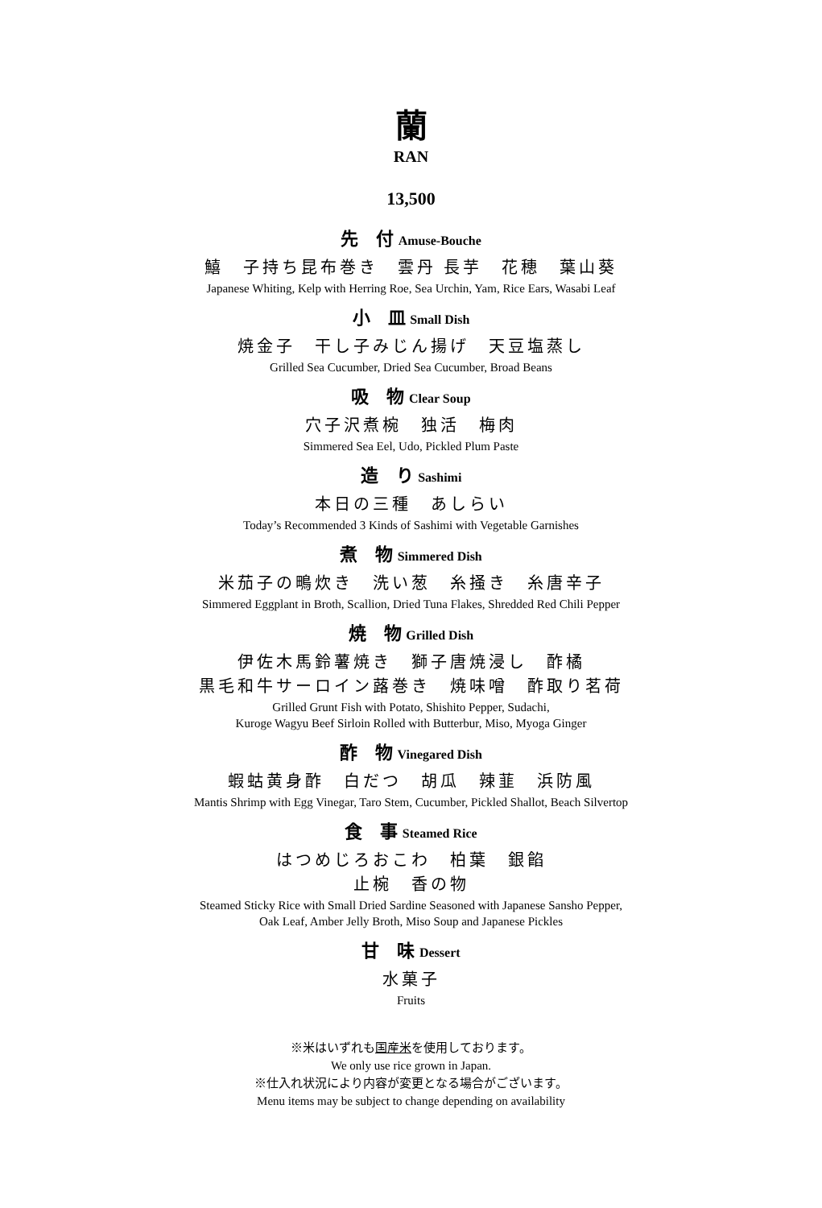蘭
RAN
13,500
先　付 Amuse-Bouche
鱚　子持ち昆布巻き　雲丹 長芋　花穂　葉山葵
Japanese Whiting, Kelp with Herring Roe, Sea Urchin, Yam, Rice Ears, Wasabi Leaf
小　皿 Small Dish
焼金子　干し子みじん揚げ　天豆塩蒸し
Grilled Sea Cucumber, Dried Sea Cucumber, Broad Beans
吸　物 Clear Soup
穴子沢煮椀　独活　梅肉
Simmered Sea Eel, Udo, Pickled Plum Paste
造　り Sashimi
本日の三種　あしらい
Today’s Recommended 3 Kinds of Sashimi with Vegetable Garnishes
煮　物 Simmered Dish
米茄子の鴫炊き　洗い葱　糸掻き　糸唐辛子
Simmered Eggplant in Broth, Scallion, Dried Tuna Flakes, Shredded Red Chili Pepper
焼　物 Grilled Dish
伊佐木馬鈴薯焼き　獅子唐焼浸し　酢橘
黒毛和牛サーロイン蕗巻き　焼味噌　酢取り茗荷
Grilled Grunt Fish with Potato, Shishito Pepper, Sudachi,
Kuroge Wagyu Beef Sirloin Rolled with Butterbur, Miso, Myoga Ginger
酢　物 Vinegared Dish
蝦蛄黄身酢　白だつ　胡瓜　辣韮　浜防風
Mantis Shrimp with Egg Vinegar, Taro Stem, Cucumber, Pickled Shallot, Beach Silvertop
食　事 Steamed Rice
はつめじろおこわ　柏葉　銀餡
止椀　香の物
Steamed Sticky Rice with Small Dried Sardine Seasoned with Japanese Sansho Pepper,
Oak Leaf, Amber Jelly Broth, Miso Soup and Japanese Pickles
甘　味 Dessert
水菓子
Fruits
※米はいずれも国産米を使用しております。
We only use rice grown in Japan.
※仕入れ状況により内容が変更となる場合がございます。
Menu items may be subject to change depending on availability